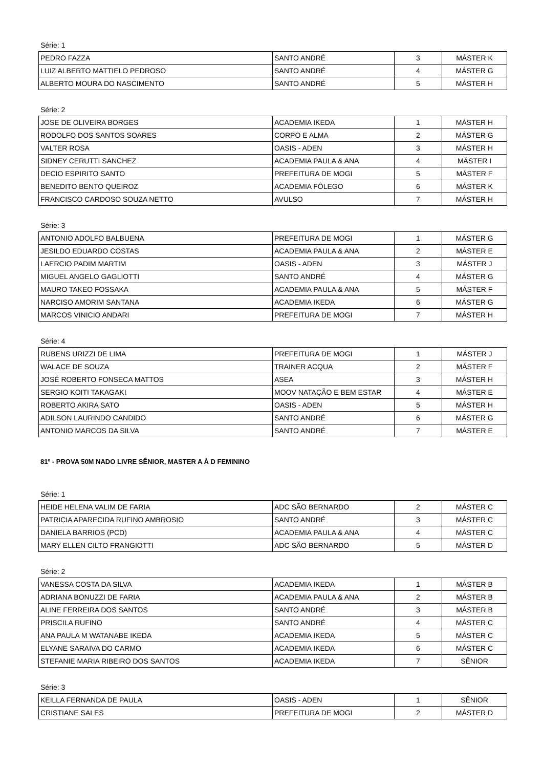Série: 1
| PEDRO FAZZA | SANTO ANDRÉ | 3 | MÁSTER K |
| LUIZ ALBERTO MATTIELO PEDROSO | SANTO ANDRÉ | 4 | MÁSTER G |
| ALBERTO MOURA DO NASCIMENTO | SANTO ANDRÉ | 5 | MÁSTER H |
Série: 2
| JOSE DE OLIVEIRA BORGES | ACADEMIA IKEDA | 1 | MÁSTER H |
| RODOLFO DOS SANTOS SOARES | CORPO E ALMA | 2 | MÁSTER G |
| VALTER ROSA | OASIS - ADEN | 3 | MÁSTER H |
| SIDNEY CERUTTI SANCHEZ | ACADEMIA PAULA & ANA | 4 | MÁSTER I |
| DECIO ESPIRITO SANTO | PREFEITURA DE MOGI | 5 | MÁSTER F |
| BENEDITO BENTO QUEIROZ | ACADEMIA FÔLEGO | 6 | MÁSTER K |
| FRANCISCO CARDOSO SOUZA NETTO | AVULSO | 7 | MÁSTER H |
Série: 3
| ANTONIO ADOLFO BALBUENA | PREFEITURA DE MOGI | 1 | MÁSTER G |
| JESILDO EDUARDO COSTAS | ACADEMIA PAULA & ANA | 2 | MÁSTER E |
| LAERCIO PADIM MARTIM | OASIS - ADEN | 3 | MÁSTER J |
| MIGUEL ANGELO GAGLIOTTI | SANTO ANDRÉ | 4 | MÁSTER G |
| MAURO TAKEO FOSSAKA | ACADEMIA PAULA & ANA | 5 | MÁSTER F |
| NARCISO AMORIM SANTANA | ACADEMIA IKEDA | 6 | MÁSTER G |
| MARCOS VINICIO ANDARI | PREFEITURA DE MOGI | 7 | MÁSTER H |
Série: 4
| RUBENS URIZZI DE LIMA | PREFEITURA DE MOGI | 1 | MÁSTER J |
| WALACE DE SOUZA | TRAINER ACQUA | 2 | MÁSTER F |
| JOSÉ ROBERTO FONSECA MATTOS | ASEA | 3 | MÁSTER H |
| SERGIO KOITI TAKAGAKI | MOOV NATAÇÃO E BEM ESTAR | 4 | MÁSTER E |
| ROBERTO AKIRA SATO | OASIS - ADEN | 5 | MÁSTER H |
| ADILSON LAURINDO CANDIDO | SANTO ANDRÉ | 6 | MÁSTER G |
| ANTONIO MARCOS DA SILVA | SANTO ANDRÉ | 7 | MÁSTER E |
81º - PROVA 50M NADO LIVRE SÊNIOR, MASTER A À D FEMININO
Série: 1
| HEIDE HELENA VALIM DE FARIA | ADC SÃO BERNARDO | 2 | MÁSTER C |
| PATRICIA APARECIDA RUFINO AMBROSIO | SANTO ANDRÉ | 3 | MÁSTER C |
| DANIELA BARRIOS (PCD) | ACADEMIA PAULA & ANA | 4 | MÁSTER C |
| MARY ELLEN CILTO FRANGIOTTI | ADC SÃO BERNARDO | 5 | MÁSTER D |
Série: 2
| VANESSA COSTA DA SILVA | ACADEMIA IKEDA | 1 | MÁSTER B |
| ADRIANA BONUZZI DE FARIA | ACADEMIA PAULA & ANA | 2 | MÁSTER B |
| ALINE FERREIRA DOS SANTOS | SANTO ANDRÉ | 3 | MÁSTER B |
| PRISCILA RUFINO | SANTO ANDRÉ | 4 | MÁSTER C |
| ANA PAULA M WATANABE IKEDA | ACADEMIA IKEDA | 5 | MÁSTER C |
| ELYANE SARAIVA DO CARMO | ACADEMIA IKEDA | 6 | MÁSTER C |
| STEFANIE MARIA RIBEIRO DOS SANTOS | ACADEMIA IKEDA | 7 | SÊNIOR |
Série: 3
| KEILLA FERNANDA DE PAULA | OASIS - ADEN | 1 | SÊNIOR |
| CRISTIANE SALES | PREFEITURA DE MOGI | 2 | MÁSTER D |